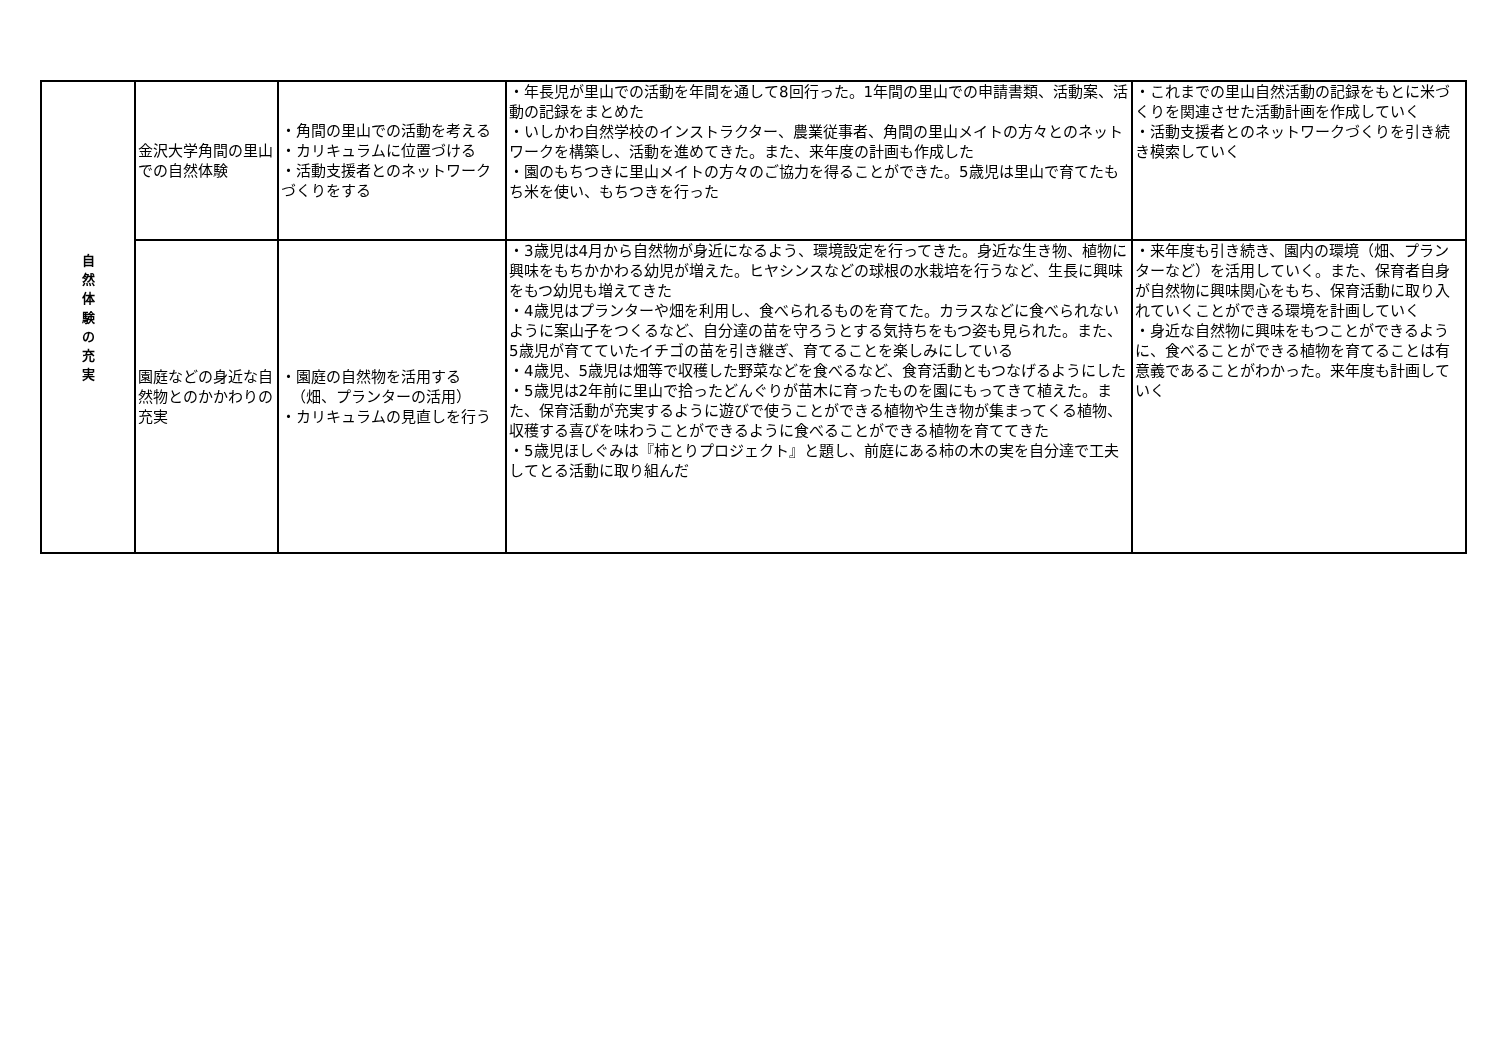| 自 然 体 験 の 充 実 | 金沢大学角間の里山での自然体験 | ・角間の里山での活動を考える ・カリキュラムに位置づける ・活動支援者とのネットワークづくりをする | ・年長児が里山での活動を年間を通して8回行った。1年間の里山での申請書類、活動案、活動の記録をまとめた ・いしかわ自然学校のインストラクター、農業従事者、角間の里山メイトの方々とのネットワークを構築し、活動を進めてきた。また、来年度の計画も作成した ・園のもちつきに里山メイトの方々のご協力を得ることができた。5歳児は里山で育てたもち米を使い、もちつきを行った | ・これまでの里山自然活動の記録をもとに米づくりを関連させた活動計画を作成していく ・活動支援者とのネットワークづくりを引き続き模索していく |
| | 園庭などの身近な自然物とのかかわりの充実 | ・園庭の自然物を活用する （畑、プランターの活用） ・カリキュラムの見直しを行う | ・3歳児は4月から自然物が身近になるよう、環境設定を行ってきた。身近な生き物、植物に興味をもちかかわる幼児が増えた。ヒヤシンスなどの球根の水栽培を行うなど、生長に興味をもつ幼児も増えてきた ・4歳児はプランターや畑を利用し、食べられるものを育てた。カラスなどに食べられないように案山子をつくるなど、自分達の苗を守ろうとする気持ちをもつ姿も見られた。また、5歳児が育てていたイチゴの苗を引き継ぎ、育てることを楽しみにしている ・4歳児、5歳児は畑等で収穫した野菜などを食べるなど、食育活動ともつなげるようにした ・5歳児は2年前に里山で拾ったどんぐりが苗木に育ったものを園にもってきて植えた。また、保育活動が充実するように遊びで使うことができる植物や生き物が集まってくる植物、収穫する喜びを味わうことができるように食べることができる植物を育ててきた ・5歳児ほしぐみは『柿とりプロジェクト』と題し、前庭にある柿の木の実を自分達で工夫してとる活動に取り組んだ | ・来年度も引き続き、園内の環境（畑、プランターなど）を活用していく。また、保育者自身が自然物に興味関心をもち、保育活動に取り入れていくことができる環境を計画していく ・身近な自然物に興味をもつことができるように、食べることができる植物を育てることは有意義であることがわかった。来年度も計画していく |